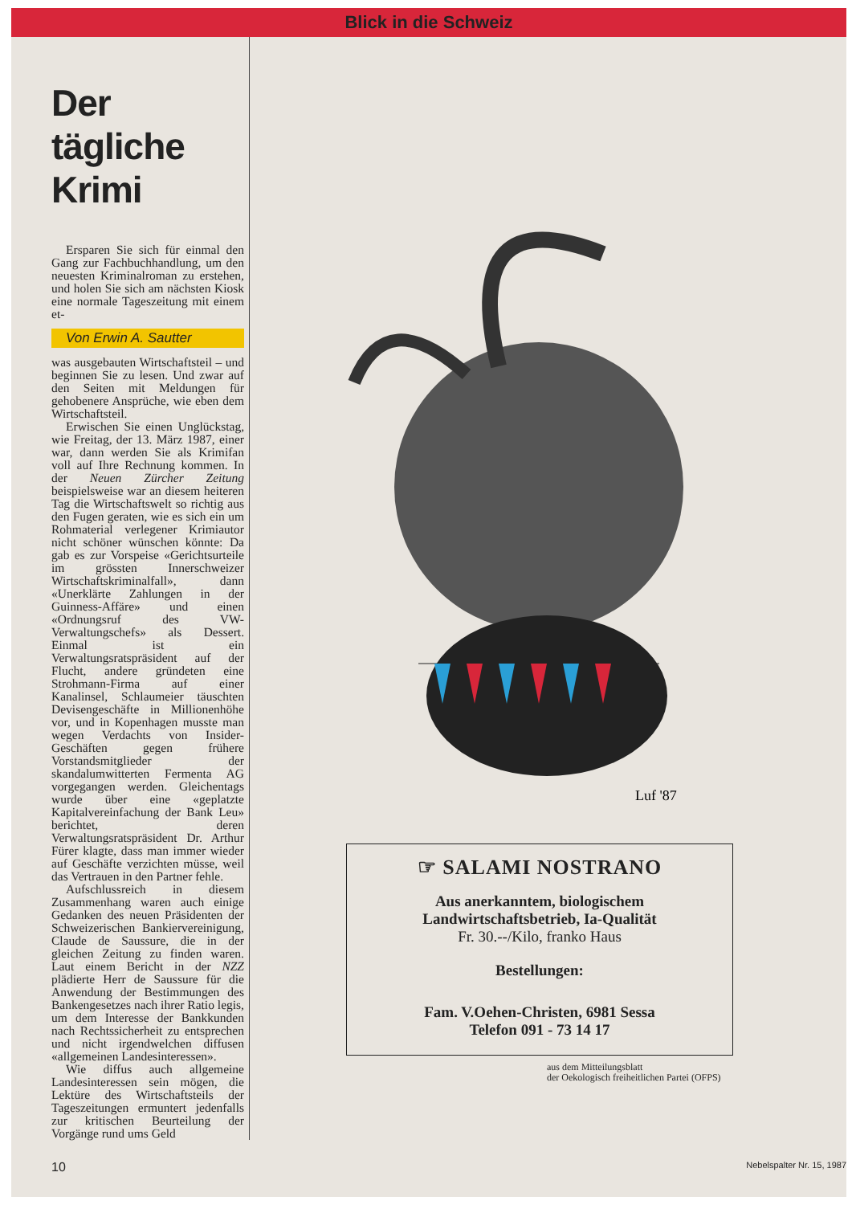Blick in die Schweiz
Der tägliche Krimi
Ersparen Sie sich für einmal den Gang zur Fachbuchhandlung, um den neuesten Kriminalroman zu erstehen, und holen Sie sich am nächsten Kiosk eine normale Tageszeitung mit einem et-
Von Erwin A. Sautter
was ausgebauten Wirtschaftsteil – und beginnen Sie zu lesen. Und zwar auf den Seiten mit Meldungen für gehobenere Ansprüche, wie eben dem Wirtschaftsteil.
Erwischen Sie einen Unglückstag, wie Freitag, der 13. März 1987, einer war, dann werden Sie als Krimifan voll auf Ihre Rechnung kommen. In der Neuen Zürcher Zeitung beispielsweise war an diesem heiteren Tag die Wirtschaftswelt so richtig aus den Fugen geraten, wie es sich ein um Rohmaterial verlegener Krimiautor nicht schöner wünschen könnte: Da gab es zur Vorspeise «Gerichtsurteile im grössten Innerschweizer Wirtschaftskriminalfall», dann «Unerklärte Zahlungen in der Guinness-Affäre» und einen «Ordnungsruf des VW-Verwaltungschefs» als Dessert. Einmal ist ein Verwaltungsratspräsident auf der Flucht, andere gründeten eine Strohmann-Firma auf einer Kanalinsel, Schlaumeier täuschten Devisengeschäfte in Millionenhöhe vor, und in Kopenhagen musste man wegen Verdachts von Insider-Geschäften gegen frühere Vorstandsmitglieder der skandalumwitterten Fermenta AG vorgegangen werden. Gleichentags wurde über eine «geplatzte Kapitalvereinfachung der Bank Leu» berichtet, deren Verwaltungsratspräsident Dr. Arthur Fürer klagte, dass man immer wieder auf Geschäfte verzichten müsse, weil das Vertrauen in den Partner fehle.
Aufschlussreich in diesem Zusammenhang waren auch einige Gedanken des neuen Präsidenten der Schweizerischen Bankiervereinigung, Claude de Saussure, die in der gleichen Zeitung zu finden waren. Laut einem Bericht in der NZZ plädierte Herr de Saussure für die Anwendung der Bestimmungen des Bankengesetzes nach ihrer Ratio legis, um dem Interesse der Bankkunden nach Rechtssicherheit zu entsprechen und nicht irgendwelchen diffusen «allgemeinen Landesinteressen».
Wie diffus auch allgemeine Landesinteressen sein mögen, die Lektüre des Wirtschaftsteils der Tageszeitungen ermuntert jedenfalls zur kritischen Beurteilung der Vorgänge rund ums Geld
Luf '87
☞ SALAMI NOSTRANO
Aus anerkanntem, biologischem
Landwirtschaftsbetrieb, Ia-Qualität
Fr. 30.--/Kilo, franko Haus
Bestellungen:
Fam. V.Oehen-Christen, 6981 Sessa
Telefon 091 - 73 14 17
aus dem Mitteilungsblatt
der Oekologisch freiheitlichen Partei (OFPS)
10 Nebelspalter Nr. 15, 1987